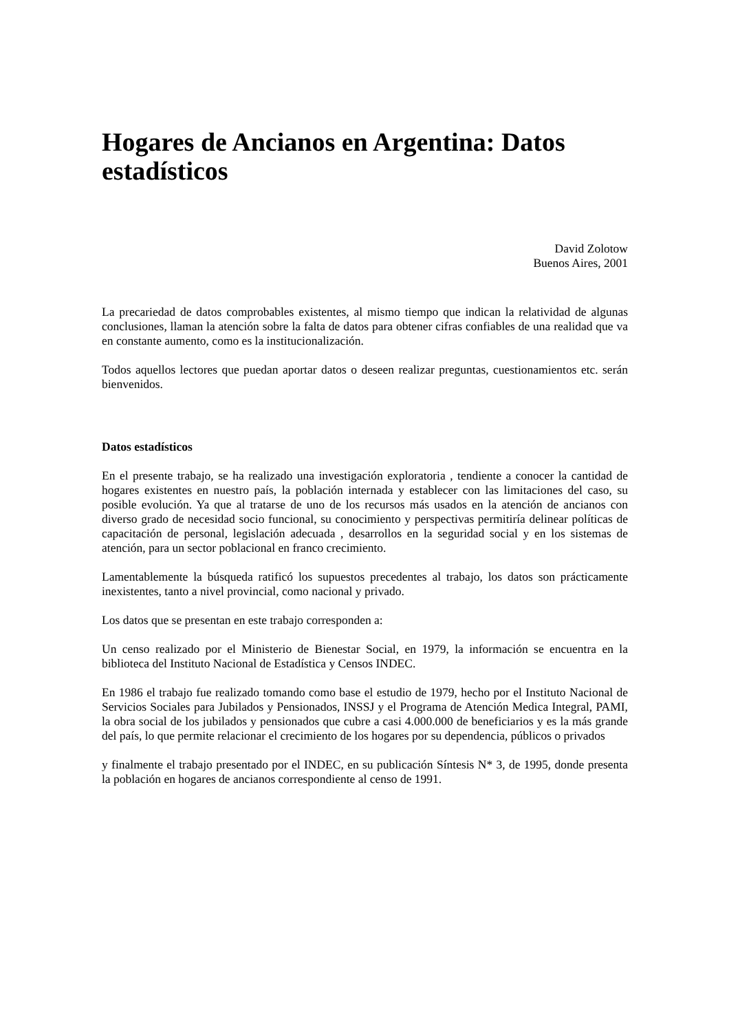Hogares de Ancianos en Argentina: Datos estadísticos
David Zolotow
Buenos Aires, 2001
La precariedad de datos comprobables existentes, al mismo tiempo que indican la relatividad de algunas conclusiones, llaman la atención sobre la falta de datos para obtener cifras confiables de una realidad que va en constante aumento, como es la institucionalización.
Todos aquellos lectores que puedan aportar datos o deseen realizar preguntas, cuestionamientos etc. serán bienvenidos.
Datos estadísticos
En el presente trabajo, se ha realizado una investigación exploratoria , tendiente a conocer la cantidad de hogares existentes en nuestro país, la población internada y establecer con las limitaciones del caso, su posible evolución. Ya que al tratarse de uno de los recursos más usados en la atención de ancianos con diverso grado de necesidad socio funcional, su conocimiento y perspectivas permitiría delinear políticas de capacitación de personal, legislación adecuada , desarrollos en la seguridad social y en los sistemas de atención, para un sector poblacional en franco crecimiento.
Lamentablemente la búsqueda ratificó los supuestos precedentes al trabajo, los datos son prácticamente inexistentes, tanto a nivel provincial, como nacional y privado.
Los datos que se presentan en este trabajo corresponden a:
Un censo realizado por el Ministerio de Bienestar Social, en 1979, la información se encuentra en la biblioteca del Instituto Nacional de Estadística y Censos INDEC.
En 1986 el trabajo fue realizado tomando como base el estudio de 1979, hecho por el Instituto Nacional de Servicios Sociales para Jubilados y Pensionados, INSSJ y el Programa de Atención Medica Integral, PAMI, la obra social de los jubilados y pensionados que cubre a casi 4.000.000 de beneficiarios y es la más grande del país, lo que permite relacionar el crecimiento de los hogares por su dependencia, públicos o privados
y finalmente el trabajo presentado por el INDEC, en su publicación Síntesis N* 3, de 1995, donde presenta la población en hogares de ancianos correspondiente al censo de 1991.